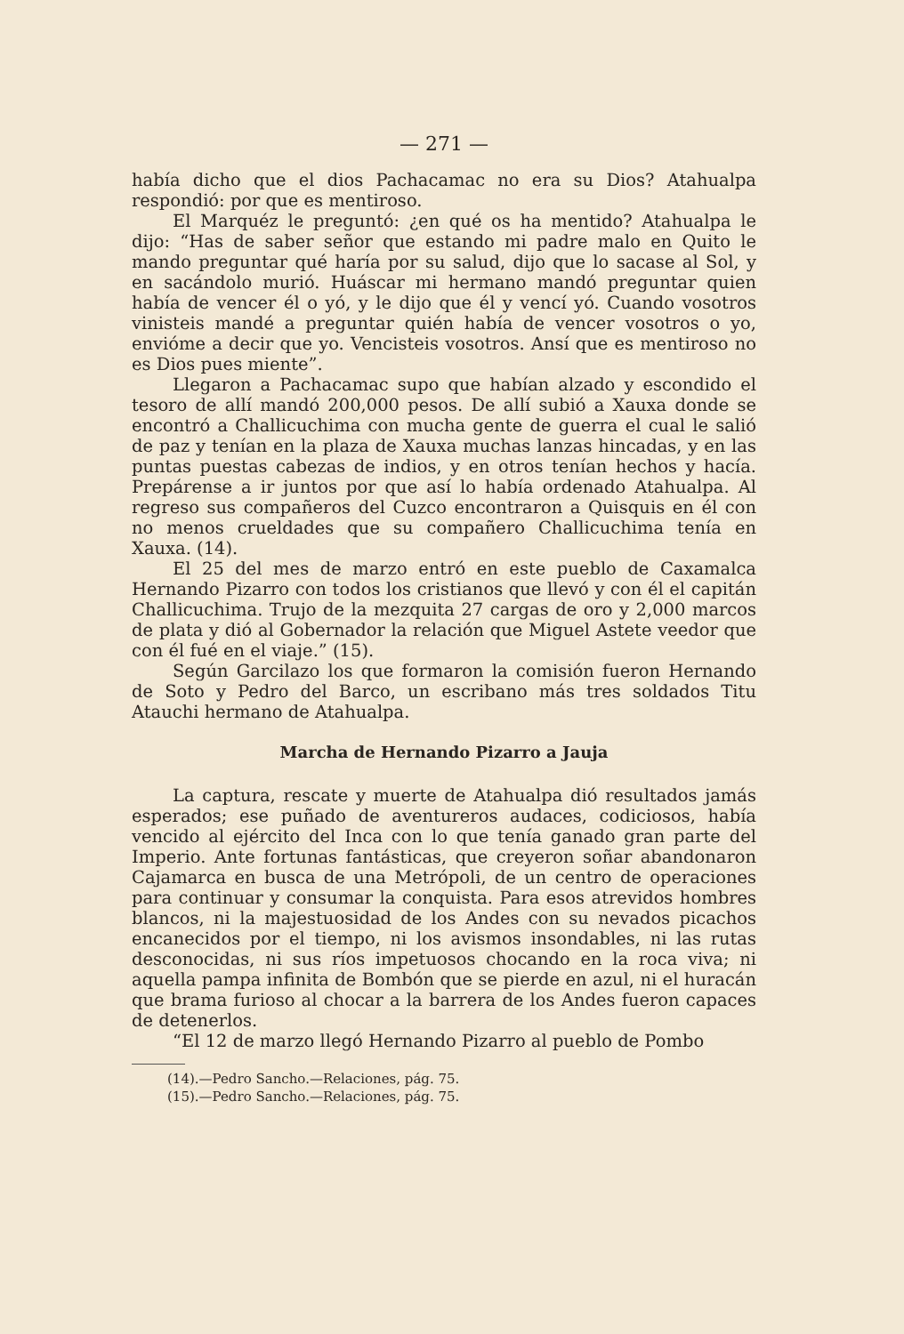— 271 —
había dicho que el dios Pachacamac no era su Dios? Atahualpa respondió: por que es mentiroso.
El Marquéz le preguntó: ¿en qué os ha mentido? Atahualpa le dijo: “Has de saber señor que estando mi padre malo en Quito le mando preguntar qué haría por su salud, dijo que lo sacase al Sol, y en sacándolo murió. Huáscar mi hermano mandó preguntar quien había de vencer él o yó, y le dijo que él y vencí yó. Cuando vosotros vinisteis mandé a preguntar quién había de vencer vosotros o yo, envióme a decir que yo. Vencisteis vosotros. Ansí que es mentiroso no es Dios pues miente”.
Llegaron a Pachacamac supo que habían alzado y escondido el tesoro de allí mandó 200,000 pesos. De allí subió a Xauxa donde se encontró a Challicuchima con mucha gente de guerra el cual le salió de paz y tenían en la plaza de Xauxa muchas lanzas hincadas, y en las puntas puestas cabezas de indios, y en otros tenían hechos y hacía. Prepárense a ir juntos por que así lo había ordenado Atahualpa. Al regreso sus compañeros del Cuzco encontraron a Quisquis en él con no menos crueldades que su compañero Challicuchima tenía en Xauxa. (14).
El 25 del mes de marzo entró en este pueblo de Caxamalca Hernando Pizarro con todos los cristianos que llevó y con él el capitán Challicuchima. Trujo de la mezquita 27 cargas de oro y 2,000 marcos de plata y dió al Gobernador la relación que Miguel Astete veedor que con él fué en el viaje.” (15).
Según Garcilazo los que formaron la comisión fueron Hernando de Soto y Pedro del Barco, un escribano más tres soldados Titu Atauchi hermano de Atahualpa.
Marcha de Hernando Pizarro a Jauja
La captura, rescate y muerte de Atahualpa dió resultados jamás esperados; ese puñado de aventureros audaces, codiciosos, había vencido al ejército del Inca con lo que tenía ganado gran parte del Imperio. Ante fortunas fantásticas, que creyeron soñar abandonaron Cajamarca en busca de una Metrópoli, de un centro de operaciones para continuar y consumar la conquista. Para esos atrevidos hombres blancos, ni la majestuosidad de los Andes con su nevados picachos encanecidos por el tiempo, ni los avismos insondables, ni las rutas desconocidas, ni sus ríos impetuosos chocando en la roca viva; ni aquella pampa infinita de Bombón que se pierde en azul, ni el huracán que brama furioso al chocar a la barrera de los Andes fueron capaces de detenerlos.
“El 12 de marzo llegó Hernando Pizarro al pueblo de Pombo
(14).—Pedro Sancho.—Relaciones, pág. 75.
(15).—Pedro Sancho.—Relaciones, pág. 75.